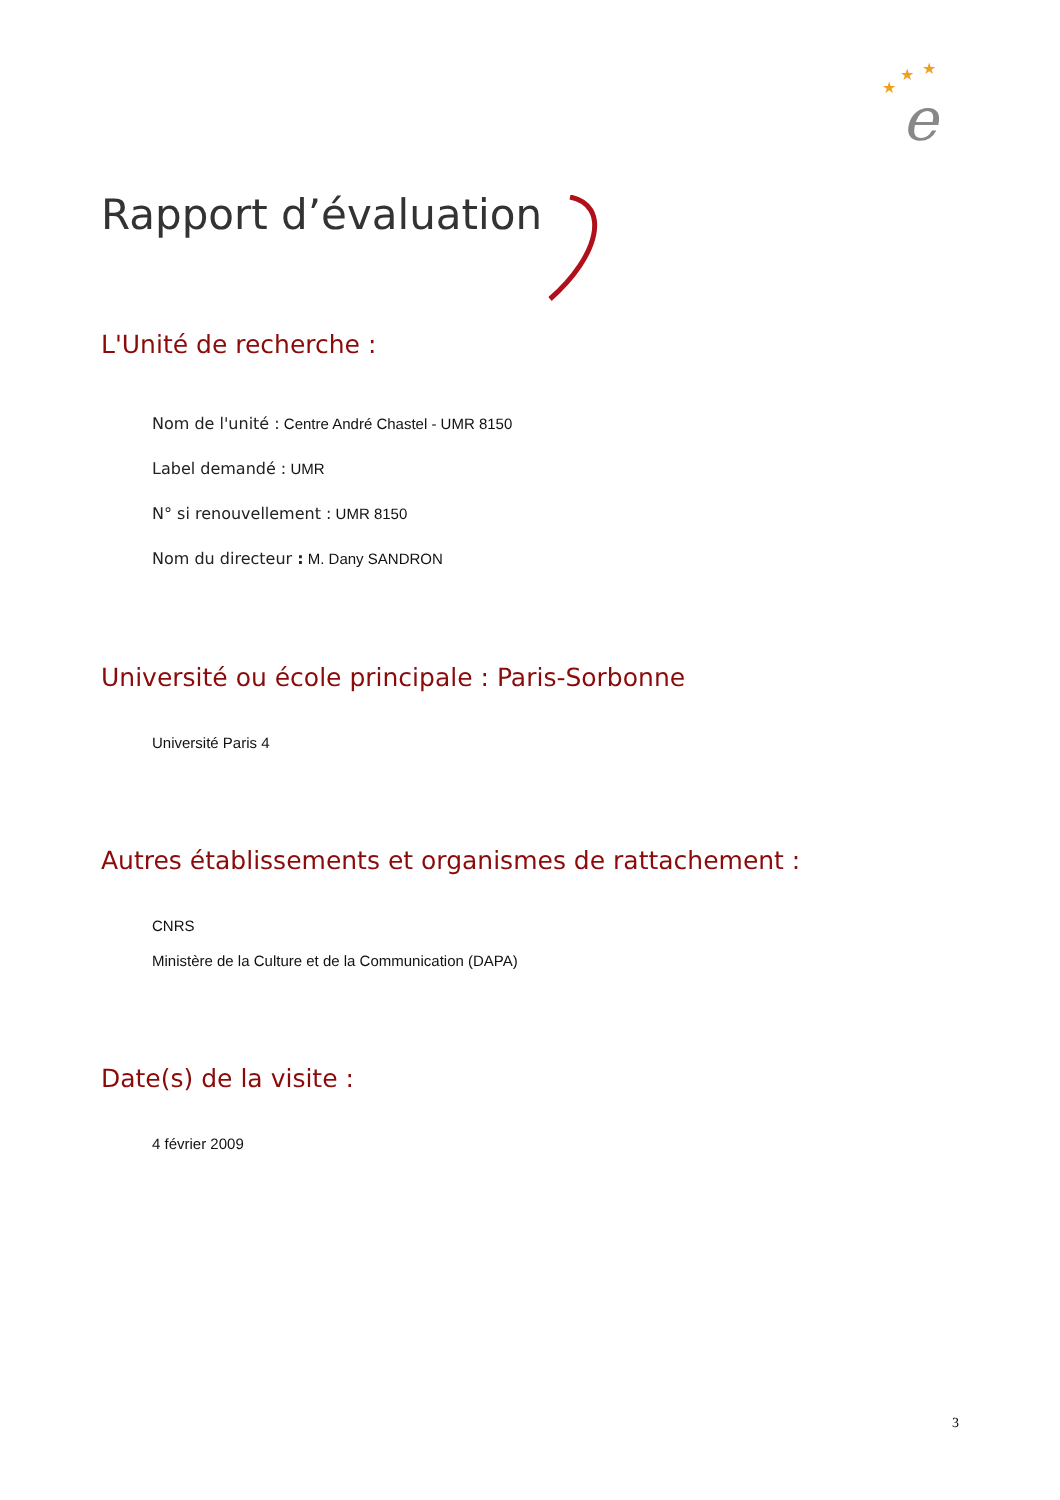★
★
★
e
Rapport d’évaluation
L'Unité de recherche :
Nom de l'unité : Centre André Chastel - UMR 8150
Label demandé : UMR
N° si renouvellement : UMR 8150
Nom du directeur : M. Dany SANDRON
Université ou école principale : Paris-Sorbonne
Université Paris 4
Autres établissements et organismes de rattachement :
CNRS
Ministère de la Culture et de la Communication (DAPA)
Date(s) de la visite :
4 février 2009
3